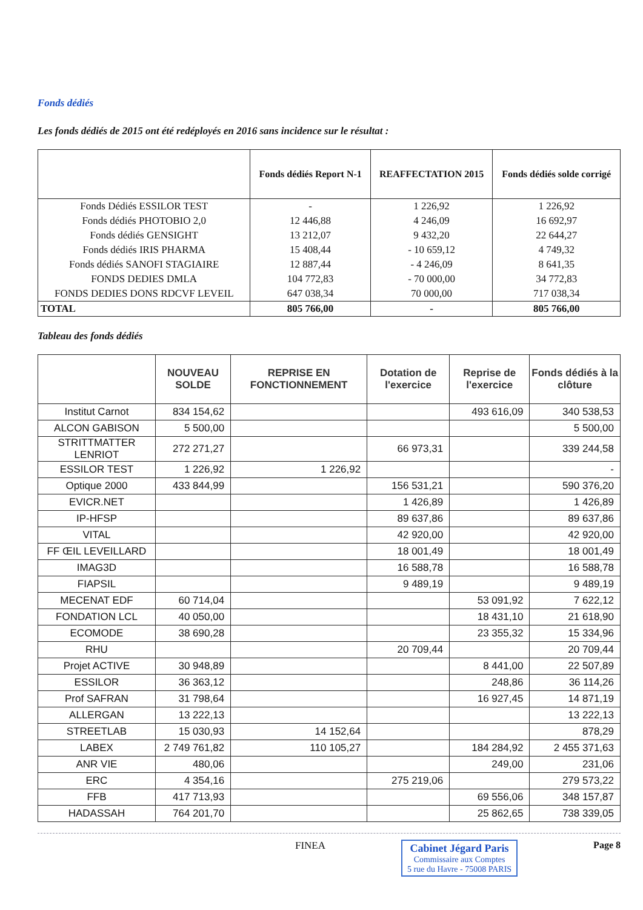Fonds dédiés
Les fonds dédiés de 2015 ont été redéployés en 2016 sans incidence sur le résultat :
| | Fonds dédiés Report N-1 | REAFFECTATION 2015 | Fonds dédiés solde corrigé |
| --- | --- | --- | --- |
| Fonds Dédiés ESSILOR TEST | - | 1 226,92 | 1 226,92 |
| Fonds dédiés PHOTOBIO 2,0 | 12 446,88 | 4 246,09 | 16 692,97 |
| Fonds dédiés GENSIGHT | 13 212,07 | 9 432,20 | 22 644,27 |
| Fonds dédiés IRIS PHARMA | 15 408,44 | - 10 659,12 | 4 749,32 |
| Fonds dédiés SANOFI STAGIAIRE | 12 887,44 | - 4 246,09 | 8 641,35 |
| FONDS DEDIES DMLA | 104 772,83 | - 70 000,00 | 34 772,83 |
| FONDS DEDIES DONS RDCVF LEVEIL | 647 038,34 | 70 000,00 | 717 038,34 |
| TOTAL | 805 766,00 | - | 805 766,00 |
Tableau des fonds dédiés
| | NOUVEAU SOLDE | REPRISE EN FONCTIONNEMENT | Dotation de l'exercice | Reprise de l'exercice | Fonds dédiés à la clôture |
| --- | --- | --- | --- | --- | --- |
| Institut Carnot | 834 154,62 | | | 493 616,09 | 340 538,53 |
| ALCON GABISON | 5 500,00 | | | | 5 500,00 |
| STRITTMATTER LENRIOT | 272 271,27 | | 66 973,31 | | 339 244,58 |
| ESSILOR TEST | 1 226,92 | 1 226,92 | | | - |
| Optique 2000 | 433 844,99 | | 156 531,21 | | 590 376,20 |
| EVICR.NET | | | 1 426,89 | | 1 426,89 |
| IP-HFSP | | | 89 637,86 | | 89 637,86 |
| VITAL | | | 42 920,00 | | 42 920,00 |
| FF ŒIL LEVEILLARD | | | 18 001,49 | | 18 001,49 |
| IMAG3D | | | 16 588,78 | | 16 588,78 |
| FIAPSIL | | | 9 489,19 | | 9 489,19 |
| MECENAT EDF | 60 714,04 | | | 53 091,92 | 7 622,12 |
| FONDATION LCL | 40 050,00 | | | 18 431,10 | 21 618,90 |
| ECOMODE | 38 690,28 | | | 23 355,32 | 15 334,96 |
| RHU | | | 20 709,44 | | 20 709,44 |
| Projet ACTIVE | 30 948,89 | | | 8 441,00 | 22 507,89 |
| ESSILOR | 36 363,12 | | | 248,86 | 36 114,26 |
| Prof SAFRAN | 31 798,64 | | | 16 927,45 | 14 871,19 |
| ALLERGAN | 13 222,13 | | | | 13 222,13 |
| STREETLAB | 15 030,93 | 14 152,64 | | | 878,29 |
| LABEX | 2 749 761,82 | 110 105,27 | | 184 284,92 | 2 455 371,63 |
| ANR VIE | 480,06 | | | 249,00 | 231,06 |
| ERC | 4 354,16 | | 275 219,06 | | 279 573,22 |
| FFB | 417 713,93 | | | 69 556,06 | 348 157,87 |
| HADASSAH | 764 201,70 | | | 25 862,65 | 738 339,05 |
FINEA Cabinet Jégard Paris
Commissaire aux Comptes
5 rue du Havre - 75008 PARIS
Page 8